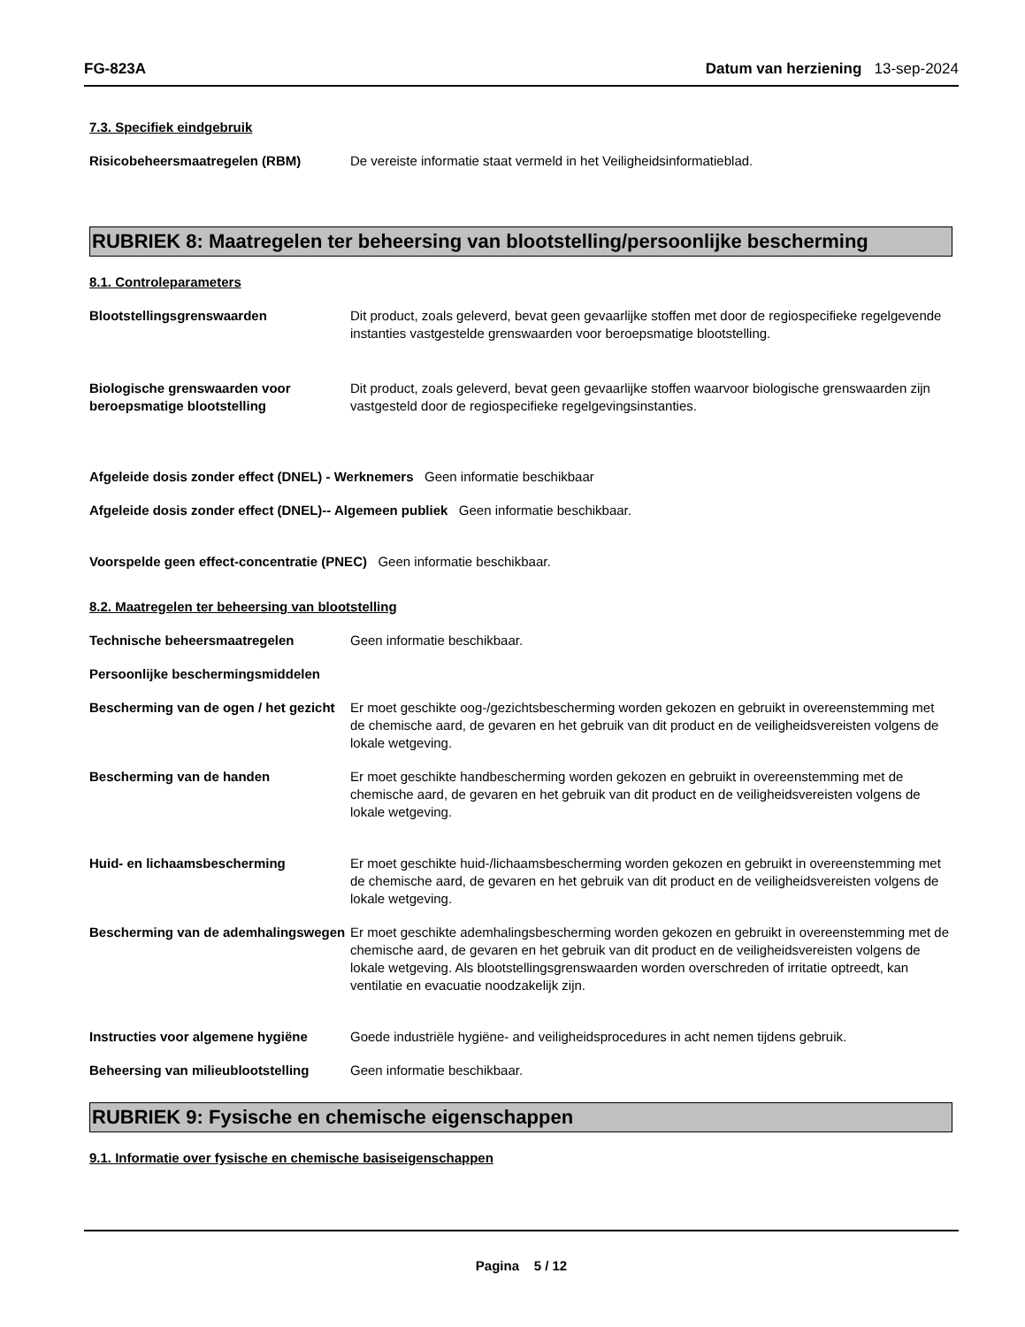FG-823A Datum van herziening 13-sep-2024
7.3. Specifiek eindgebruik
Risicobeheersmaatregelen (RBM) De vereiste informatie staat vermeld in het Veiligheidsinformatieblad.
RUBRIEK 8: Maatregelen ter beheersing van blootstelling/persoonlijke bescherming
8.1. Controleparameters
Blootstellingsgrenswaarden Dit product, zoals geleverd, bevat geen gevaarlijke stoffen met door de regiospecifieke regelgevende instanties vastgestelde grenswaarden voor beroepsmatige blootstelling.
Biologische grenswaarden voor beroepsmatige blootstelling
Dit product, zoals geleverd, bevat geen gevaarlijke stoffen waarvoor biologische grenswaarden zijn vastgesteld door de regiospecifieke regelgevingsinstanties.
Afgeleide dosis zonder effect (DNEL) - Werknemers Geen informatie beschikbaar
Afgeleide dosis zonder effect (DNEL)-- Algemeen publiek Geen informatie beschikbaar.
Voorspelde geen effect-concentratie (PNEC) Geen informatie beschikbaar.
8.2. Maatregelen ter beheersing van blootstelling
Technische beheersmaatregelen Geen informatie beschikbaar.
Persoonlijke beschermingsmiddelen
Bescherming van de ogen / het gezicht
Er moet geschikte oog-/gezichtsbescherming worden gekozen en gebruikt in overeenstemming met de chemische aard, de gevaren en het gebruik van dit product en de veiligheidsvereisten volgens de lokale wetgeving.
Bescherming van de handen Er moet geschikte handbescherming worden gekozen en gebruikt in overeenstemming met de chemische aard, de gevaren en het gebruik van dit product en de veiligheidsvereisten volgens de lokale wetgeving.
Huid- en lichaamsbescherming Er moet geschikte huid-/lichaamsbescherming worden gekozen en gebruikt in overeenstemming met de chemische aard, de gevaren en het gebruik van dit product en de veiligheidsvereisten volgens de lokale wetgeving.
Bescherming van de ademhalingswegen
Er moet geschikte ademhalingsbescherming worden gekozen en gebruikt in overeenstemming met de chemische aard, de gevaren en het gebruik van dit product en de veiligheidsvereisten volgens de lokale wetgeving. Als blootstellingsgrenswaarden worden overschreden of irritatie optreedt, kan ventilatie en evacuatie noodzakelijk zijn.
Instructies voor algemene hygiëne
Goede industriële hygiëne- and veiligheidsprocedures in acht nemen tijdens gebruik.
Beheersing van milieublootstelling
Geen informatie beschikbaar.
RUBRIEK 9: Fysische en chemische eigenschappen
9.1. Informatie over fysische en chemische basiseigenschappen
Pagina 5 / 12